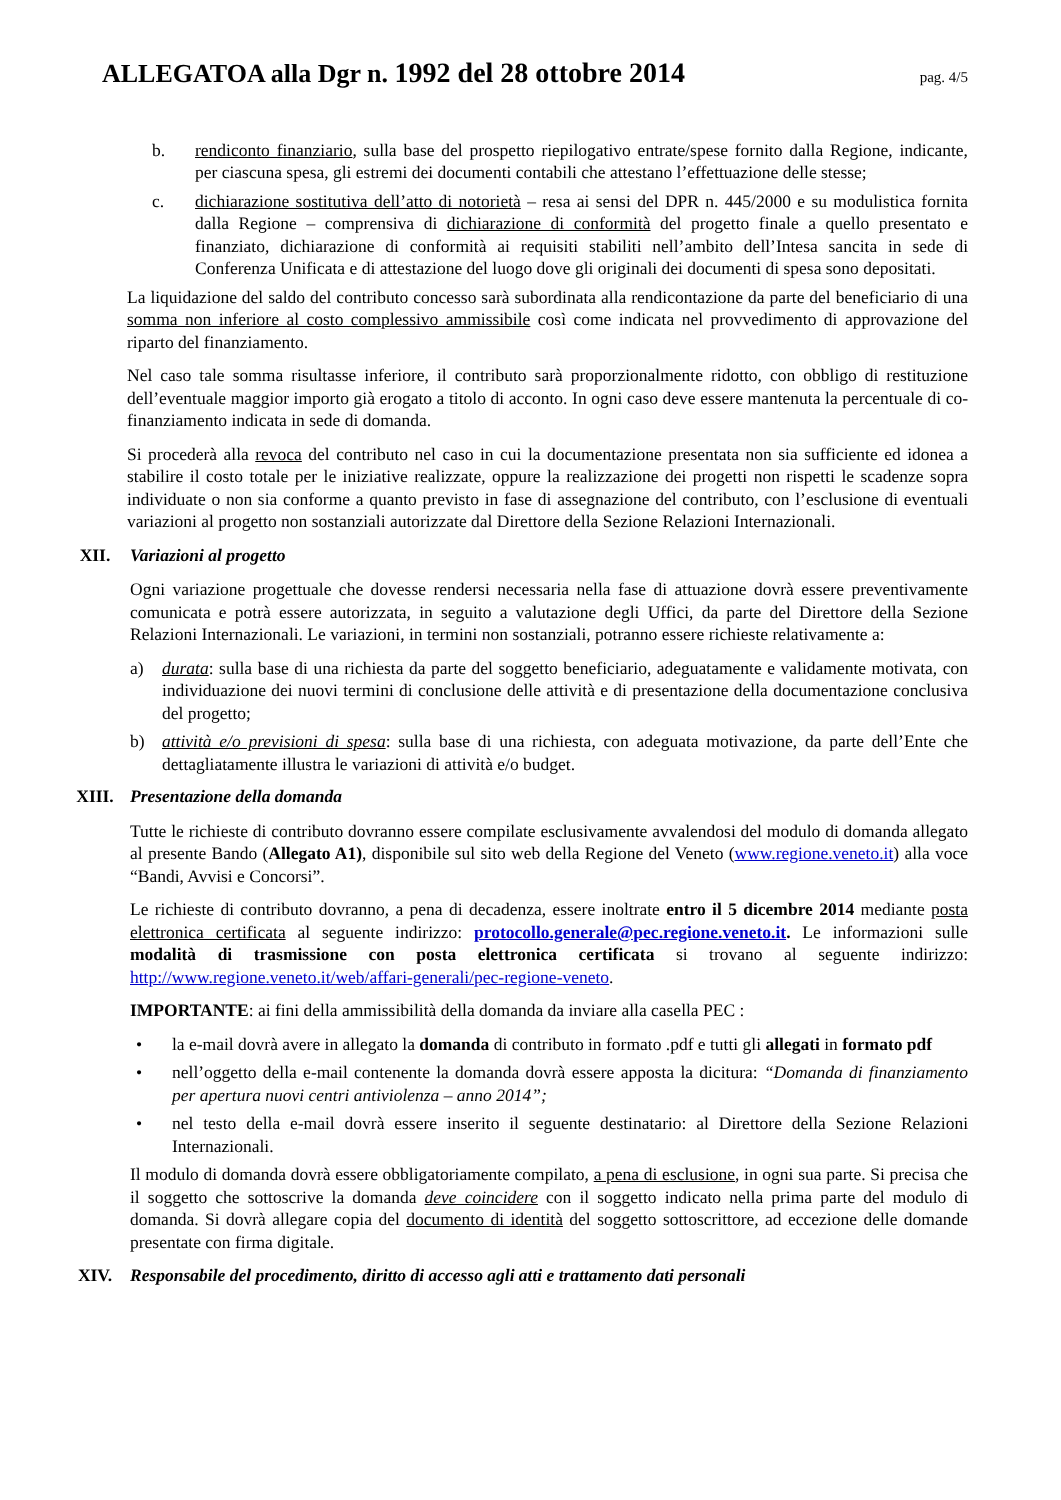ALLEGATOA alla Dgr n. 1992 del 28 ottobre 2014 pag. 4/5
b. rendiconto finanziario, sulla base del prospetto riepilogativo entrate/spese fornito dalla Regione, indicante, per ciascuna spesa, gli estremi dei documenti contabili che attestano l’effettuazione delle stesse;
c. dichiarazione sostitutiva dell’atto di notorietà – resa ai sensi del DPR n. 445/2000 e su modulistica fornita dalla Regione – comprensiva di dichiarazione di conformità del progetto finale a quello presentato e finanziato, dichiarazione di conformità ai requisiti stabiliti nell’ambito dell’Intesa sancita in sede di Conferenza Unificata e di attestazione del luogo dove gli originali dei documenti di spesa sono depositati.
La liquidazione del saldo del contributo concesso sarà subordinata alla rendicontazione da parte del beneficiario di una somma non inferiore al costo complessivo ammissibile così come indicata nel provvedimento di approvazione del riparto del finanziamento.
Nel caso tale somma risultasse inferiore, il contributo sarà proporzionalmente ridotto, con obbligo di restituzione dell’eventuale maggior importo già erogato a titolo di acconto. In ogni caso deve essere mantenuta la percentuale di co-finanziamento indicata in sede di domanda.
Si procederà alla revoca del contributo nel caso in cui la documentazione presentata non sia sufficiente ed idonea a stabilire il costo totale per le iniziative realizzate, oppure la realizzazione dei progetti non rispetti le scadenze sopra individuate o non sia conforme a quanto previsto in fase di assegnazione del contributo, con l’esclusione di eventuali variazioni al progetto non sostanziali autorizzate dal Direttore della Sezione Relazioni Internazionali.
XII. Variazioni al progetto
Ogni variazione progettuale che dovesse rendersi necessaria nella fase di attuazione dovrà essere preventivamente comunicata e potrà essere autorizzata, in seguito a valutazione degli Uffici, da parte del Direttore della Sezione Relazioni Internazionali. Le variazioni, in termini non sostanziali, potranno essere richieste relativamente a:
a) durata: sulla base di una richiesta da parte del soggetto beneficiario, adeguatamente e validamente motivata, con individuazione dei nuovi termini di conclusione delle attività e di presentazione della documentazione conclusiva del progetto;
b) attività e/o previsioni di spesa: sulla base di una richiesta, con adeguata motivazione, da parte dell’Ente che dettagliatamente illustra le variazioni di attività e/o budget.
XIII. Presentazione della domanda
Tutte le richieste di contributo dovranno essere compilate esclusivamente avvalendosi del modulo di domanda allegato al presente Bando (Allegato A1), disponibile sul sito web della Regione del Veneto (www.regione.veneto.it) alla voce “Bandi, Avvisi e Concorsi”.
Le richieste di contributo dovranno, a pena di decadenza, essere inoltrate entro il 5 dicembre 2014 mediante posta elettronica certificata al seguente indirizzo: protocollo.generale@pec.regione.veneto.it. Le informazioni sulle modalità di trasmissione con posta elettronica certificata si trovano al seguente indirizzo: http://www.regione.veneto.it/web/affari-generali/pec-regione-veneto.
IMPORTANTE: ai fini della ammissibilità della domanda da inviare alla casella PEC :
• la e-mail dovrà avere in allegato la domanda di contributo in formato .pdf e tutti gli allegati in formato pdf
• nell’oggetto della e-mail contenente la domanda dovrà essere apposta la dicitura: “Domanda di finanziamento per apertura nuovi centri antiviolenza – anno 2014”;
• nel testo della e-mail dovrà essere inserito il seguente destinatario: al Direttore della Sezione Relazioni Internazionali.
Il modulo di domanda dovrà essere obbligatoriamente compilato, a pena di esclusione, in ogni sua parte. Si precisa che il soggetto che sottoscrive la domanda deve coincidere con il soggetto indicato nella prima parte del modulo di domanda. Si dovrà allegare copia del documento di identità del soggetto sottoscrittore, ad eccezione delle domande presentate con firma digitale.
XIV. Responsabile del procedimento, diritto di accesso agli atti e trattamento dati personali